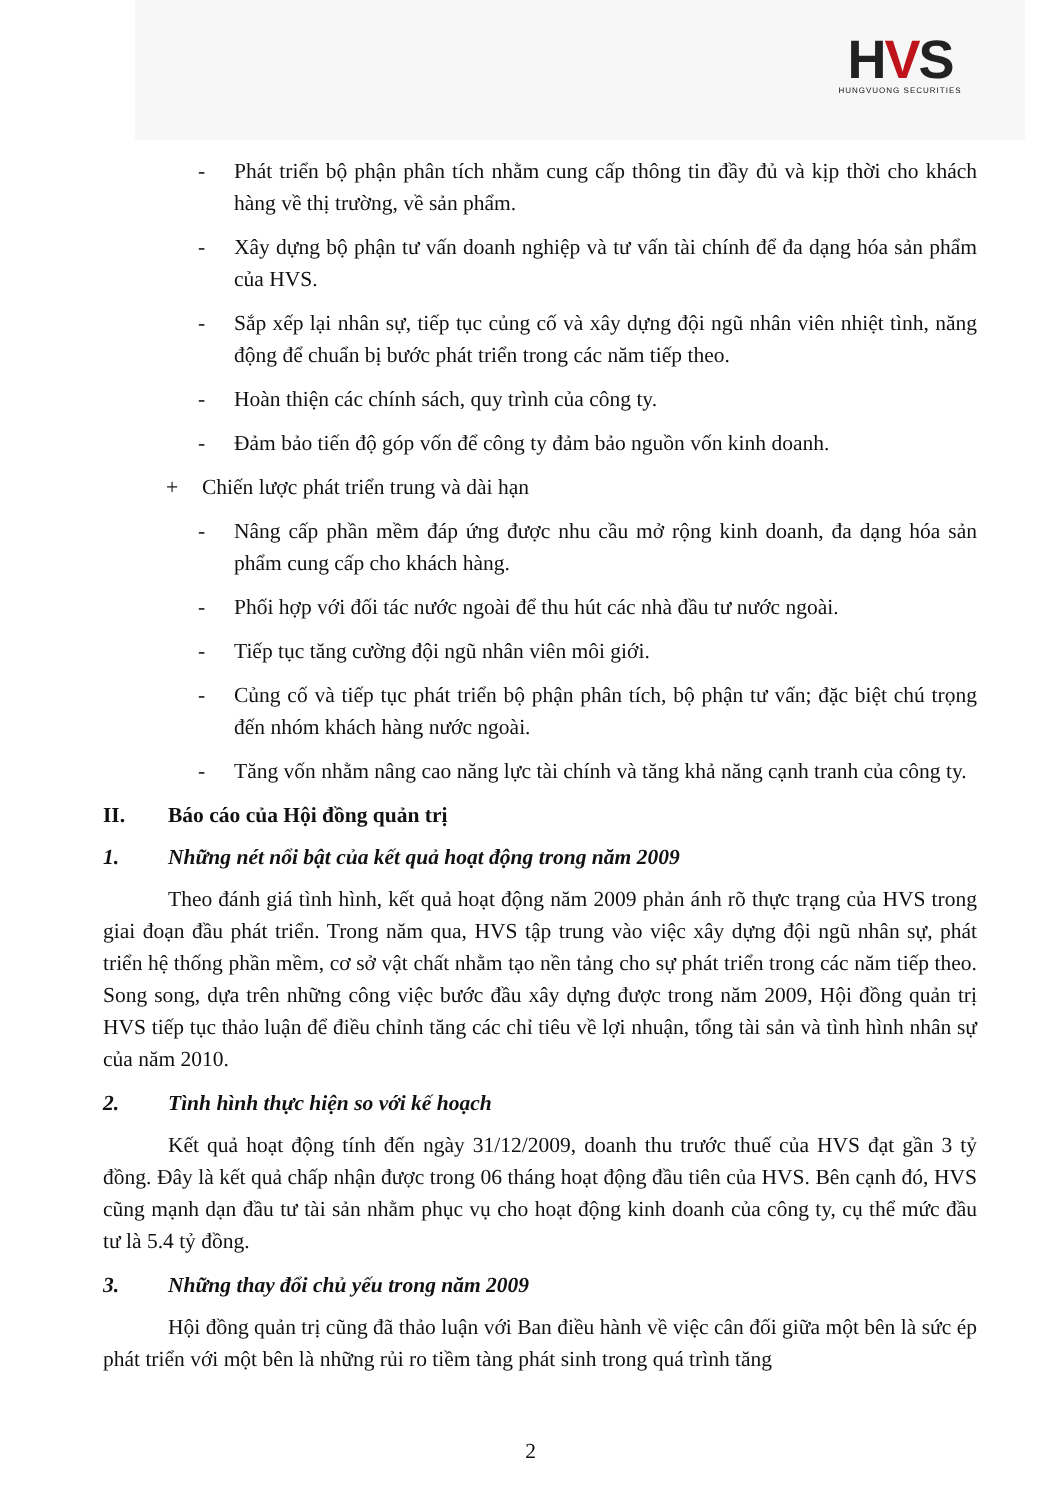HVS
HUNGVUONG SECURITIES
- Phát triển bộ phận phân tích nhằm cung cấp thông tin đầy đủ và kịp thời cho khách hàng về thị trường, về sản phẩm.
- Xây dựng bộ phận tư vấn doanh nghiệp và tư vấn tài chính để đa dạng hóa sản phẩm của HVS.
- Sắp xếp lại nhân sự, tiếp tục củng cố và xây dựng đội ngũ nhân viên nhiệt tình, năng động để chuẩn bị bước phát triển trong các năm tiếp theo.
- Hoàn thiện các chính sách, quy trình của công ty.
- Đảm bảo tiến độ góp vốn để công ty đảm bảo nguồn vốn kinh doanh.
+ Chiến lược phát triển trung và dài hạn
- Nâng cấp phần mềm đáp ứng được nhu cầu mở rộng kinh doanh, đa dạng hóa sản phẩm cung cấp cho khách hàng.
- Phối hợp với đối tác nước ngoài để thu hút các nhà đầu tư nước ngoài.
- Tiếp tục tăng cường đội ngũ nhân viên môi giới.
- Củng cố và tiếp tục phát triển bộ phận phân tích, bộ phận tư vấn; đặc biệt chú trọng đến nhóm khách hàng nước ngoài.
- Tăng vốn nhằm nâng cao năng lực tài chính và tăng khả năng cạnh tranh của công ty.
II. Báo cáo của Hội đồng quản trị
1. Những nét nổi bật của kết quả hoạt động trong năm 2009
Theo đánh giá tình hình, kết quả hoạt động năm 2009 phản ánh rõ thực trạng của HVS trong giai đoạn đầu phát triển. Trong năm qua, HVS tập trung vào việc xây dựng đội ngũ nhân sự, phát triển hệ thống phần mềm, cơ sở vật chất nhằm tạo nền tảng cho sự phát triển trong các năm tiếp theo. Song song, dựa trên những công việc bước đầu xây dựng được trong năm 2009, Hội đồng quản trị HVS tiếp tục thảo luận để điều chỉnh tăng các chỉ tiêu về lợi nhuận, tổng tài sản và tình hình nhân sự của năm 2010.
2. Tình hình thực hiện so với kế hoạch
Kết quả hoạt động tính đến ngày 31/12/2009, doanh thu trước thuế của HVS đạt gần 3 tỷ đồng. Đây là kết quả chấp nhận được trong 06 tháng hoạt động đầu tiên của HVS. Bên cạnh đó, HVS cũng mạnh dạn đầu tư tài sản nhằm phục vụ cho hoạt động kinh doanh của công ty, cụ thể mức đầu tư là 5.4 tỷ đồng.
3. Những thay đổi chủ yếu trong năm 2009
Hội đồng quản trị cũng đã thảo luận với Ban điều hành về việc cân đối giữa một bên là sức ép phát triển với một bên là những rủi ro tiềm tàng phát sinh trong quá trình tăng
2